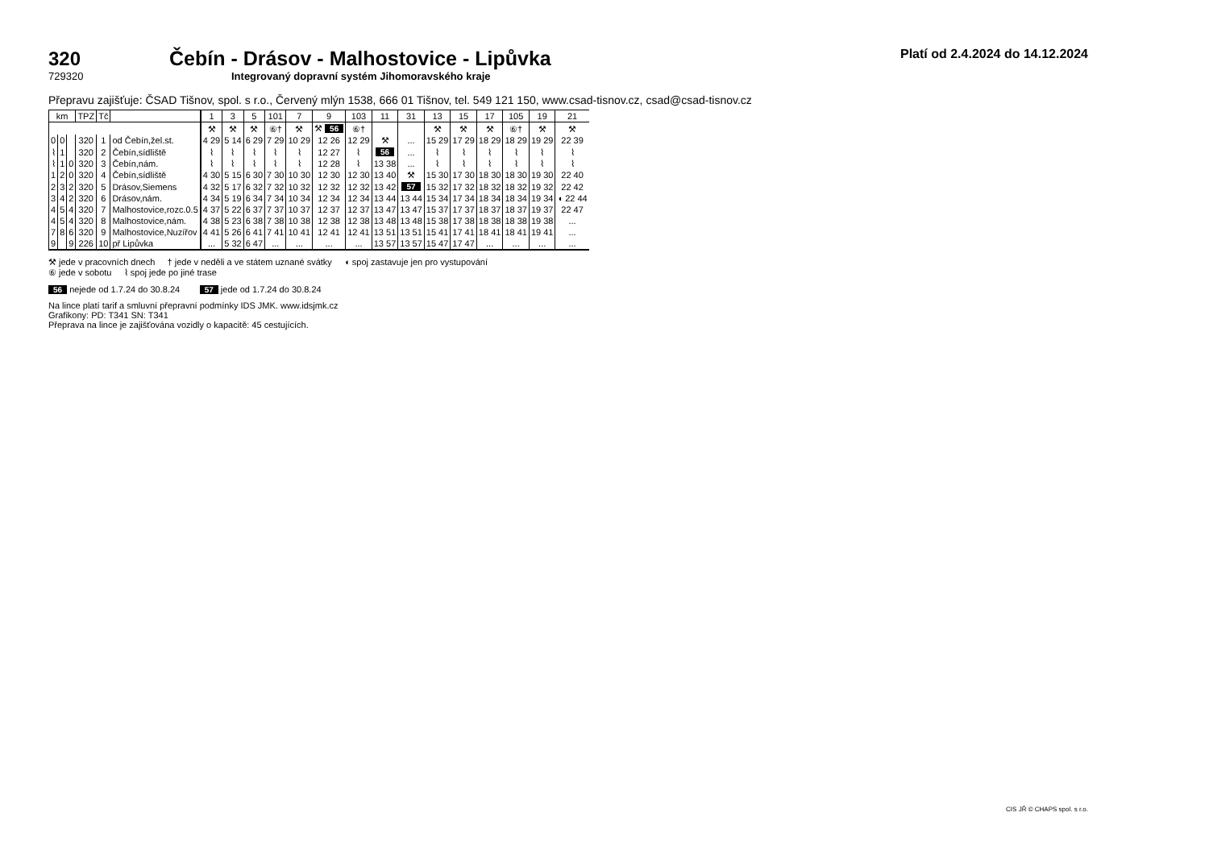Platí od 2.4.2024 do 14.12.2024
320 Čebín - Drásov - Malhostovice - Lipůvka
729320 Integrovaný dopravní systém Jihomoravského kraje
Přepravu zajišťuje: ČSAD Tišnov, spol. s r.o., Červený mlýn 1538, 666 01 Tišnov, tel. 549 121 150, www.csad-tisnov.cz, csad@csad-tisnov.cz
| km | | | TPZ | Tč | | 1 | 3 | 5 | 101 | 7 | 9 | 103 | 11 | 31 | 13 | 15 | 17 | 105 | 19 | 21 |
| --- | --- | --- | --- | --- | --- | --- | --- | --- | --- | --- | --- | --- | --- | --- | --- | --- | --- | --- | --- | --- |
| | | | | | | ⚒ | ⚒ | ⚒ | ⑥† | ⚒ | ⚒ 56 | ⑥† | | | ⚒ | ⚒ | ⚒ | ⑥† | ⚒ | ⚒ |
| 0 | 0 | | 320 | 1 | od Čebín,žel.st. | 4 29 | 5 14 | 6 29 | 7 29 | 10 29 | 12 26 | 12 29 | ⚒ | ... | 15 29 | 17 29 | 18 29 | 18 29 | 19 29 | 22 39 |
| ⌇ | 1 | | 320 | 2 | Čebín,sídliště | ⌇ | ⌇ | ⌇ | ⌇ | ⌇ | 12 27 | ⌇ | 56 | ... | ⌇ | ⌇ | ⌇ | ⌇ | ⌇ | ⌇ |
| ⌇ | 1 | 0 | 320 | 3 | Čebín,nám. | ⌇ | ⌇ | ⌇ | ⌇ | ⌇ | 12 28 | ⌇ | 13 38 | ... | ⌇ | ⌇ | ⌇ | ⌇ | ⌇ | ⌇ |
| 1 | 2 | 0 | 320 | 4 | Čebín,sídliště | 4 30 | 5 15 | 6 30 | 7 30 | 10 30 | 12 30 | 12 30 | 13 40 | ⚒ | 15 30 | 17 30 | 18 30 | 18 30 | 19 30 | 22 40 |
| 2 | 3 | 2 | 320 | 5 | Drásov,Siemens | 4 32 | 5 17 | 6 32 | 7 32 | 10 32 | 12 32 | 12 32 | 13 42 | 57 | 15 32 | 17 32 | 18 32 | 18 32 | 19 32 | 22 42 |
| 3 | 4 | 2 | 320 | 6 | Drásov,nám. | 4 34 | 5 19 | 6 34 | 7 34 | 10 34 | 12 34 | 12 34 | 13 44 | 13 44 | 15 34 | 17 34 | 18 34 | 18 34 | 19 34 | ◖ 22 44 |
| 4 | 5 | 4 | 320 | 7 | Malhostovice,rozc.0.5 | 4 37 | 5 22 | 6 37 | 7 37 | 10 37 | 12 37 | 12 37 | 13 47 | 13 47 | 15 37 | 17 37 | 18 37 | 18 37 | 19 37 | 22 47 |
| 4 | 5 | 4 | 320 | 8 | Malhostovice,nám. | 4 38 | 5 23 | 6 38 | 7 38 | 10 38 | 12 38 | 12 38 | 13 48 | 13 48 | 15 38 | 17 38 | 18 38 | 18 38 | 19 38 | ... |
| 7 | 8 | 6 | 320 | 9 | Malhostovice,Nuzířov | 4 41 | 5 26 | 6 41 | 7 41 | 10 41 | 12 41 | 12 41 | 13 51 | 13 51 | 15 41 | 17 41 | 18 41 | 18 41 | 19 41 | ... |
| 9 | | 9 | 226 | 10 | př Lipůvka | ... | 5 32 | 6 47 | ... | ... | ... | ... | 13 57 | 13 57 | 15 47 | 17 47 | ... | ... | ... | ... |
⚒ jede v pracovních dnech † jede v neděli a ve státem uznané svátky ◖ spoj zastavuje jen pro vystupování
⑥ jede v sobotu ⌇ spoj jede po jiné trase
56 nejede od 1.7.24 do 30.8.24 57 jede od 1.7.24 do 30.8.24
Na lince platí tarif a smluvní přepravní podmínky IDS JMK. www.idsjmk.cz
Grafikony: PD: T341 SN: T341
Přeprava na lince je zajišťována vozidly o kapacitě: 45 cestujících.
CIS JŘ © CHAPS spol. s r.o.